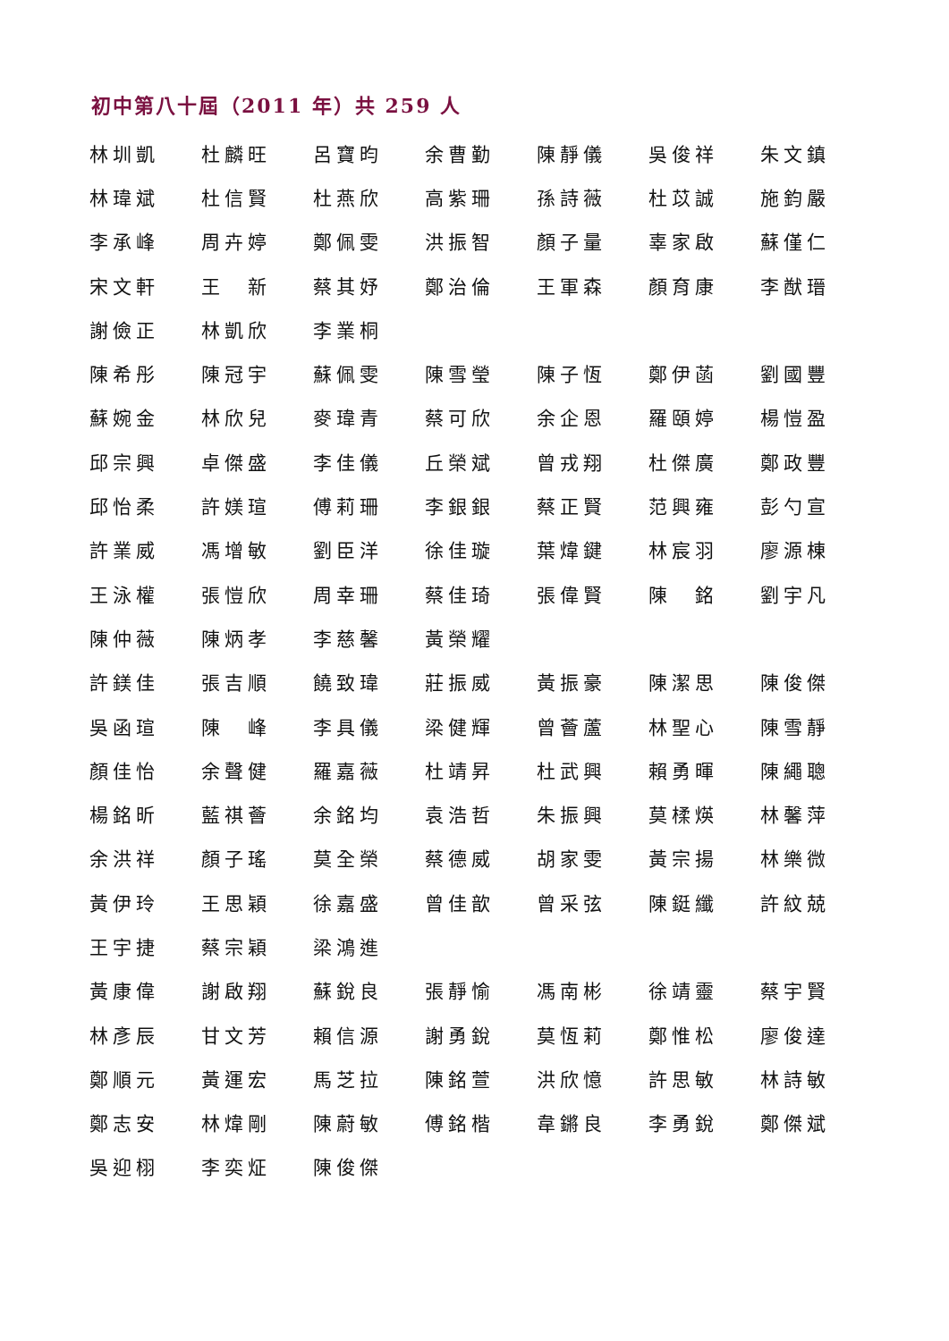初中第八十屆（2011 年）共 259 人
| 林圳凱 | 杜麟旺 | 呂寶昀 | 余曹勤 | 陳靜儀 | 吳俊祥 | 朱文鎮 |
| 林瑋斌 | 杜信賢 | 杜燕欣 | 高紫珊 | 孫詩薇 | 杜苡誠 | 施鈞嚴 |
| 李承峰 | 周卉婷 | 鄭佩雯 | 洪振智 | 顏子量 | 辜家啟 | 蘇僅仁 |
| 宋文軒 | 王 新 | 蔡其妤 | 鄭治倫 | 王軍森 | 顏育康 | 李猷瑨 |
| 謝儉正 | 林凱欣 | 李業桐 | | | | |
| 陳希彤 | 陳冠宇 | 蘇佩雯 | 陳雪瑩 | 陳子恆 | 鄭伊菡 | 劉國豐 |
| 蘇婉金 | 林欣兒 | 麥瑋青 | 蔡可欣 | 余企恩 | 羅頤婷 | 楊愷盈 |
| 邱宗興 | 卓傑盛 | 李佳儀 | 丘榮斌 | 曾戎翔 | 杜傑廣 | 鄭政豐 |
| 邱怡柔 | 許媄瑄 | 傅莉珊 | 李銀銀 | 蔡正賢 | 范興雍 | 彭勺宣 |
| 許業威 | 馮增敏 | 劉臣洋 | 徐佳璇 | 葉煒鍵 | 林宸羽 | 廖源棟 |
| 王泳權 | 張愷欣 | 周幸珊 | 蔡佳琦 | 張偉賢 | 陳 銘 | 劉宇凡 |
| 陳仲薇 | 陳炳孝 | 李慈馨 | 黃榮耀 | | | |
| 許鎂佳 | 張吉順 | 饒致瑋 | 莊振威 | 黃振豪 | 陳潔思 | 陳俊傑 |
| 吳函瑄 | 陳 峰 | 李具儀 | 梁健輝 | 曾薈蘆 | 林聖心 | 陳雪靜 |
| 顏佳怡 | 余聲健 | 羅嘉薇 | 杜靖昇 | 杜武興 | 賴勇暉 | 陳繩聰 |
| 楊銘昕 | 藍祺薈 | 余銘均 | 袁浩哲 | 朱振興 | 莫楺煐 | 林馨萍 |
| 余洪祥 | 顏子瑤 | 莫全榮 | 蔡德威 | 胡家雯 | 黃宗揚 | 林樂微 |
| 黃伊玲 | 王思穎 | 徐嘉盛 | 曾佳歆 | 曾采弦 | 陳鋌纖 | 許紋兢 |
| 王宇捷 | 蔡宗穎 | 梁鴻進 | | | | |
| 黃康偉 | 謝啟翔 | 蘇銳良 | 張靜愉 | 馮南彬 | 徐靖靈 | 蔡宇賢 |
| 林彥辰 | 甘文芳 | 賴信源 | 謝勇銳 | 莫恆莉 | 鄭惟松 | 廖俊達 |
| 鄭順元 | 黃運宏 | 馬芝拉 | 陳銘萱 | 洪欣憶 | 許思敏 | 林詩敏 |
| 鄭志安 | 林煒剛 | 陳蔚敏 | 傅銘楷 | 韋鏘良 | 李勇銳 | 鄭傑斌 |
| 吳迎栩 | 李奕炡 | 陳俊傑 | | | | |